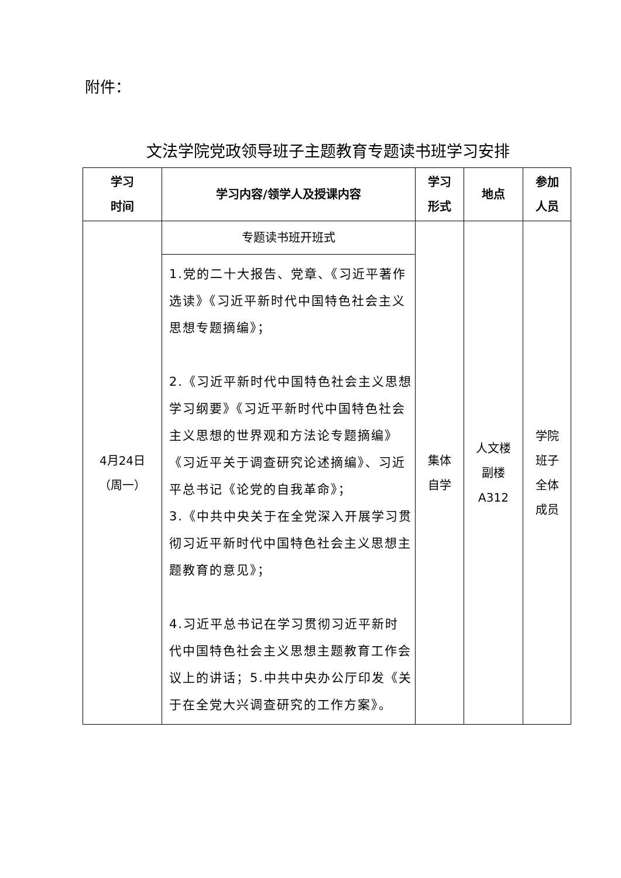附件：
文法学院党政领导班子主题教育专题读书班学习安排
| 学习 时间 | 学习内容/领学人及授课内容 | 学习 形式 | 地点 | 参加 人员 |
| --- | --- | --- | --- | --- |
| 4月24日 （周一） | 专题读书班开班式 | 集体 自学 | 人文楼 副楼 A312 | 学院 班子 全体 成员 |
| | 1.党的二十大报告、党章、《习近平著作选读》《习近平新时代中国特色社会主义思想专题摘编》； 2.《习近平新时代中国特色社会主义思想学习纲要》《习近平新时代中国特色社会主义思想的世界观和方法论专题摘编》《习近平关于调查研究论述摘编》、习近平总书记《论党的自我革命》； 3.《中共中央关于在全党深入开展学习贯彻习近平新时代中国特色社会主义思想主题教育的意见》； 4.习近平总书记在学习贯彻习近平新时 代中国特色社会主义思想主题教育工作会议上的讲话；5.中共中央办公厅印发《关于在全党大兴调查研究的工作方案》。 | | | |